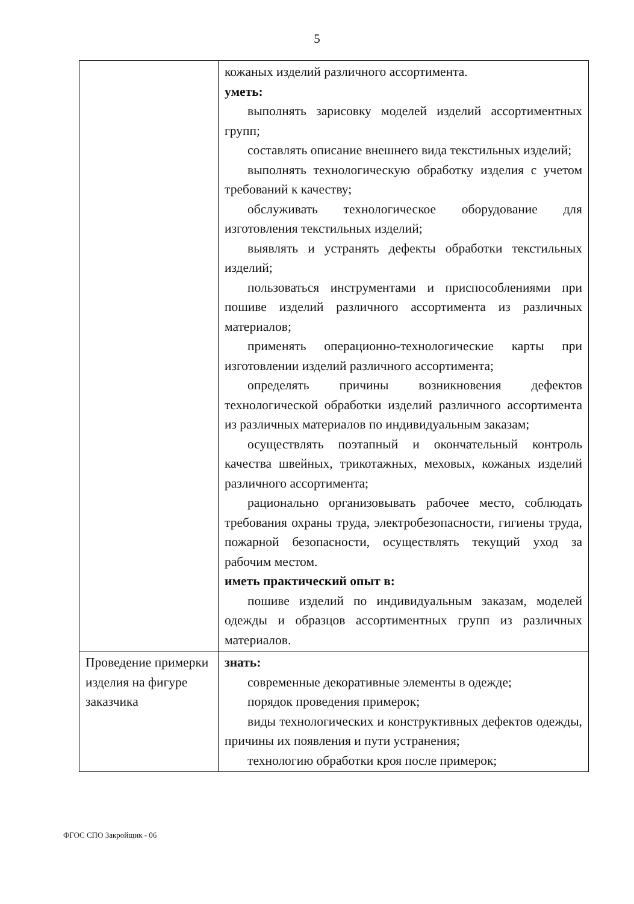5
| | кожаных изделий различного ассортимента. уметь: выполнять зарисовку моделей изделий ассортиментных групп; составлять описание внешнего вида текстильных изделий; выполнять технологическую обработку изделия с учетом требований к качеству; обслуживать технологическое оборудование для изготовления текстильных изделий; выявлять и устранять дефекты обработки текстильных изделий; пользоваться инструментами и приспособлениями при пошиве изделий различного ассортимента из различных материалов; применять операционно-технологические карты при изготовлении изделий различного ассортимента; определять причины возникновения дефектов технологической обработки изделий различного ассортимента из различных материалов по индивидуальным заказам; осуществлять поэтапный и окончательный контроль качества швейных, трикотажных, меховых, кожаных изделий различного ассортимента; рационально организовывать рабочее место, соблюдать требования охраны труда, электробезопасности, гигиены труда, пожарной безопасности, осуществлять текущий уход за рабочим местом. иметь практический опыт в: пошиве изделий по индивидуальным заказам, моделей одежды и образцов ассортиментных групп из различных материалов. |
| Проведение примерки изделия на фигуре заказчика | знать: современные декоративные элементы в одежде; порядок проведения примерок; виды технологических и конструктивных дефектов одежды, причины их появления и пути устранения; технологию обработки кроя после примерок; |
ФГОС СПО Закройщик - 06